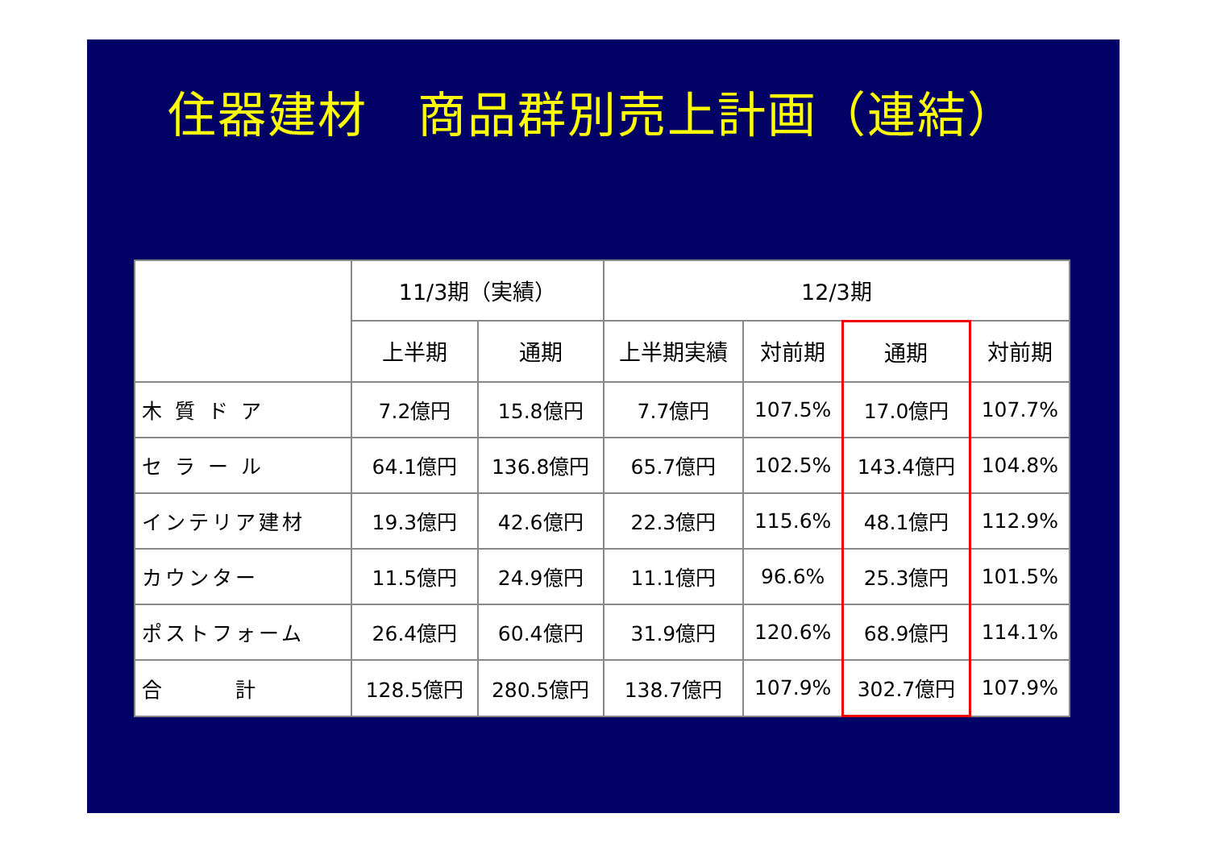住器建材　商品群別売上計画（連結）
| | 11/3期（実績） | | 12/3期 | | | |
| --- | --- | --- | --- | --- | --- | --- |
| | 上半期 | 通期 | 上半期実績 | 対前期 | 通期 | 対前期 |
| 木 質 ド ア | 7.2億円 | 15.8億円 | 7.7億円 | 107.5% | 17.0億円 | 107.7% |
| セ ラ ー ル | 64.1億円 | 136.8億円 | 65.7億円 | 102.5% | 143.4億円 | 104.8% |
| インテリア建材 | 19.3億円 | 42.6億円 | 22.3億円 | 115.6% | 48.1億円 | 112.9% |
| カウンター | 11.5億円 | 24.9億円 | 11.1億円 | 96.6% | 25.3億円 | 101.5% |
| ポストフォーム | 26.4億円 | 60.4億円 | 31.9億円 | 120.6% | 68.9億円 | 114.1% |
| 合 計 | 128.5億円 | 280.5億円 | 138.7億円 | 107.9% | 302.7億円 | 107.9% |